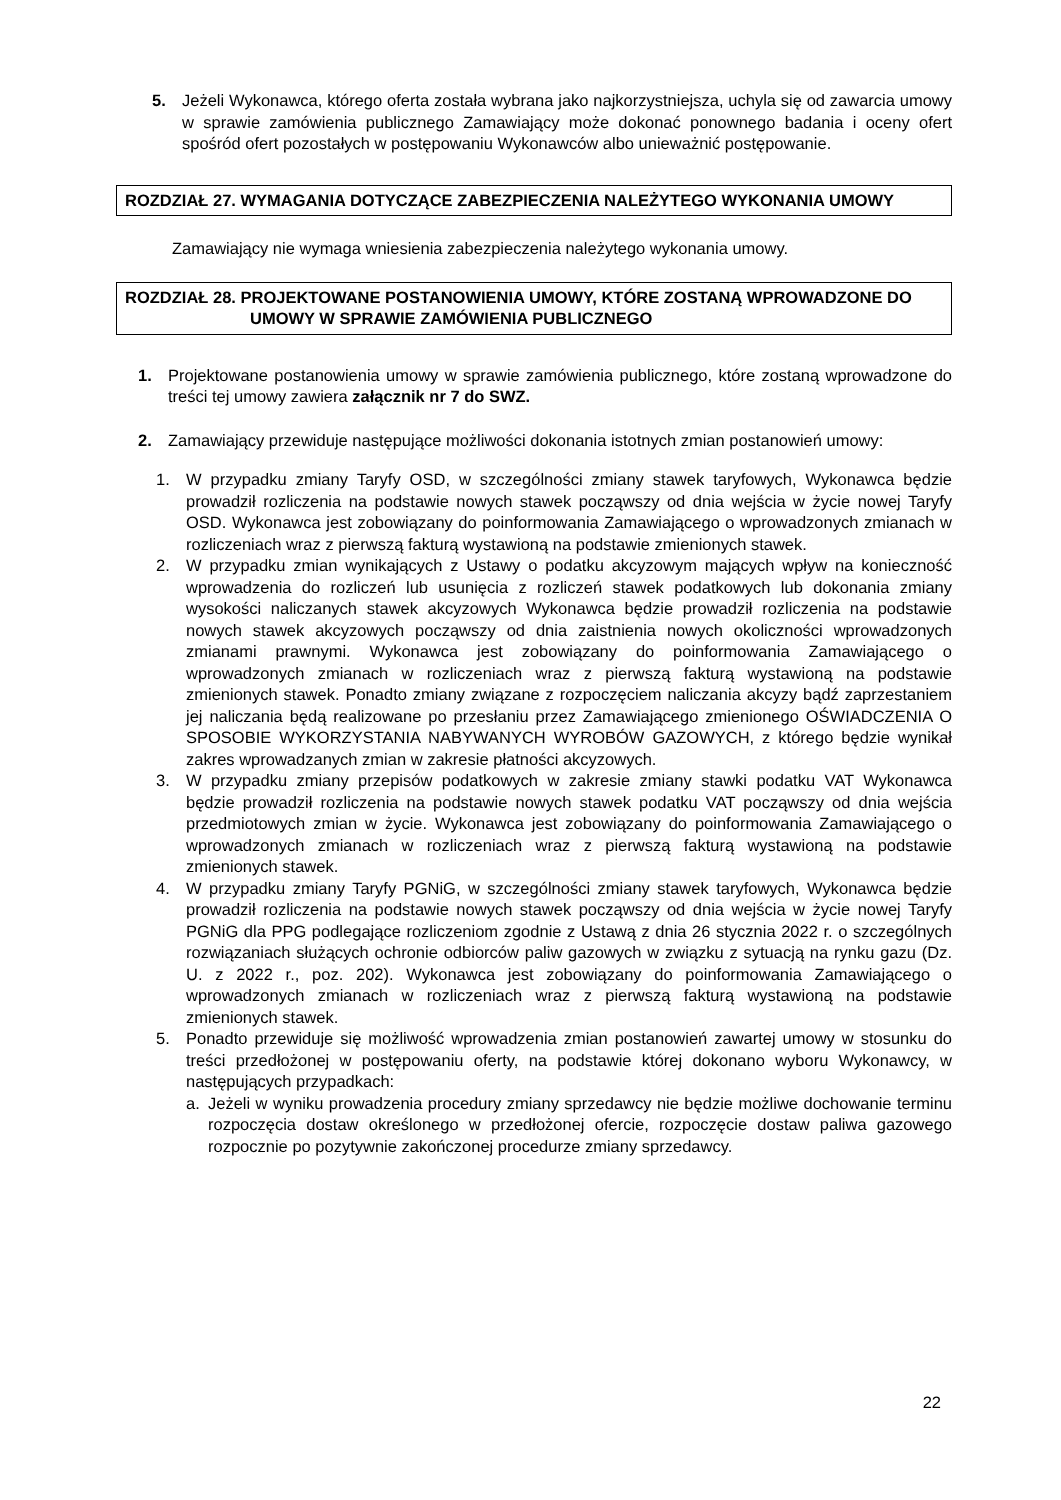5. Jeżeli Wykonawca, którego oferta została wybrana jako najkorzystniejsza, uchyla się od zawarcia umowy w sprawie zamówienia publicznego Zamawiający może dokonać ponownego badania i oceny ofert spośród ofert pozostałych w postępowaniu Wykonawców albo unieważnić postępowanie.
ROZDZIAŁ 27. WYMAGANIA DOTYCZĄCE ZABEZPIECZENIA NALEŻYTEGO WYKONANIA UMOWY
Zamawiający nie wymaga wniesienia zabezpieczenia należytego wykonania umowy.
ROZDZIAŁ 28. PROJEKTOWANE POSTANOWIENIA UMOWY, KTÓRE ZOSTANĄ WPROWADZONE DO
UMOWY W SPRAWIE ZAMÓWIENIA PUBLICZNEGO
1. Projektowane postanowienia umowy w sprawie zamówienia publicznego, które zostaną wprowadzone do treści tej umowy zawiera załącznik nr 7 do SWZ.
2. Zamawiający przewiduje następujące możliwości dokonania istotnych zmian postanowień umowy:
1. W przypadku zmiany Taryfy OSD, w szczególności zmiany stawek taryfowych, Wykonawca będzie prowadził rozliczenia na podstawie nowych stawek począwszy od dnia wejścia w życie nowej Taryfy OSD. Wykonawca jest zobowiązany do poinformowania Zamawiającego o wprowadzonych zmianach w rozliczeniach wraz z pierwszą fakturą wystawioną na podstawie zmienionych stawek.
2. W przypadku zmian wynikających z Ustawy o podatku akcyzowym mających wpływ na konieczność wprowadzenia do rozliczeń lub usunięcia z rozliczeń stawek podatkowych lub dokonania zmiany wysokości naliczanych stawek akcyzowych Wykonawca będzie prowadził rozliczenia na podstawie nowych stawek akcyzowych począwszy od dnia zaistnienia nowych okoliczności wprowadzonych zmianami prawnymi. Wykonawca jest zobowiązany do poinformowania Zamawiającego o wprowadzonych zmianach w rozliczeniach wraz z pierwszą fakturą wystawioną na podstawie zmienionych stawek. Ponadto zmiany związane z rozpoczęciem naliczania akcyzy bądź zaprzestaniem jej naliczania będą realizowane po przesłaniu przez Zamawiającego zmienionego OŚWIADCZENIA O SPOSOBIE WYKORZYSTANIA NABYWANYCH WYROBÓW GAZOWYCH, z którego będzie wynikał zakres wprowadzanych zmian w zakresie płatności akcyzowych.
3. W przypadku zmiany przepisów podatkowych w zakresie zmiany stawki podatku VAT Wykonawca będzie prowadził rozliczenia na podstawie nowych stawek podatku VAT począwszy od dnia wejścia przedmiotowych zmian w życie. Wykonawca jest zobowiązany do poinformowania Zamawiającego o wprowadzonych zmianach w rozliczeniach wraz z pierwszą fakturą wystawioną na podstawie zmienionych stawek.
4. W przypadku zmiany Taryfy PGNiG, w szczególności zmiany stawek taryfowych, Wykonawca będzie prowadził rozliczenia na podstawie nowych stawek począwszy od dnia wejścia w życie nowej Taryfy PGNiG dla PPG podlegające rozliczeniom zgodnie z Ustawą z dnia 26 stycznia 2022 r. o szczególnych rozwiązaniach służących ochronie odbiorców paliw gazowych w związku z sytuacją na rynku gazu (Dz. U. z 2022 r., poz. 202). Wykonawca jest zobowiązany do poinformowania Zamawiającego o wprowadzonych zmianach w rozliczeniach wraz z pierwszą fakturą wystawioną na podstawie zmienionych stawek.
5. Ponadto przewiduje się możliwość wprowadzenia zmian postanowień zawartej umowy w stosunku do treści przedłożonej w postępowaniu oferty, na podstawie której dokonano wyboru Wykonawcy, w następujących przypadkach:
a. Jeżeli w wyniku prowadzenia procedury zmiany sprzedawcy nie będzie możliwe dochowanie terminu rozpoczęcia dostaw określonego w przedłożonej ofercie, rozpoczęcie dostaw paliwa gazowego rozpocznie po pozytywnie zakończonej procedurze zmiany sprzedawcy.
22